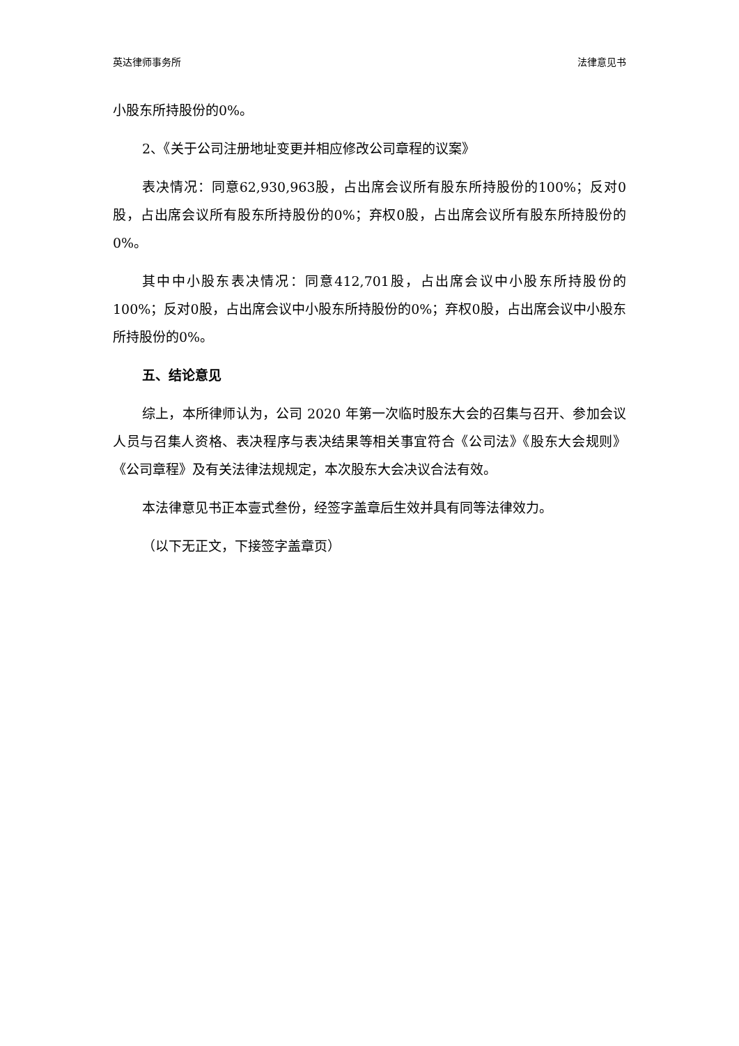英达律师事务所 法律意见书
小股东所持股份的0%。
2、《关于公司注册地址变更并相应修改公司章程的议案》
表决情况：同意62,930,963股，占出席会议所有股东所持股份的100%；反对0股，占出席会议所有股东所持股份的0%；弃权0股，占出席会议所有股东所持股份的0%。
其中中小股东表决情况：同意412,701股，占出席会议中小股东所持股份的100%；反对0股，占出席会议中小股东所持股份的0%；弃权0股，占出席会议中小股东所持股份的0%。
五、结论意见
综上，本所律师认为，公司 2020 年第一次临时股东大会的召集与召开、参加会议人员与召集人资格、表决程序与表决结果等相关事宜符合《公司法》《股东大会规则》《公司章程》及有关法律法规规定，本次股东大会决议合法有效。
本法律意见书正本壹式叁份，经签字盖章后生效并具有同等法律效力。
（以下无正文，下接签字盖章页）